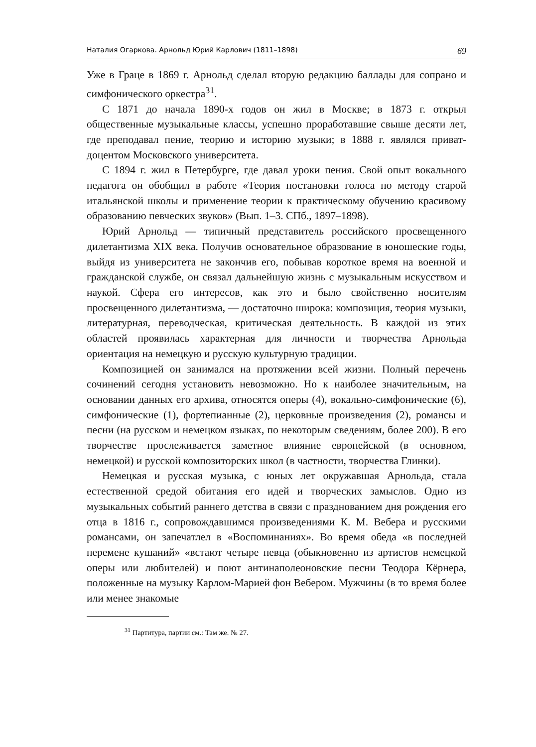Наталия Огаркова. Арнольд Юрий Карлович (1811–1898) 69
Уже в Граце в 1869 г. Арнольд сделал вторую редакцию баллады для сопрано и симфонического оркестра<sup>31</sup>.
С 1871 до начала 1890-х годов он жил в Москве; в 1873 г. открыл общественные музыкальные классы, успешно проработавшие свыше десяти лет, где преподавал пение, теорию и историю музыки; в 1888 г. являлся приват-доцентом Московского университета.
С 1894 г. жил в Петербурге, где давал уроки пения. Свой опыт вокального педагога он обобщил в работе «Теория постановки голоса по методу старой итальянской школы и применение теории к практическому обучению красивому образованию певческих звуков» (Вып. 1–3. СПб., 1897–1898).
Юрий Арнольд — типичный представитель российского просвещенного дилетантизма XIX века. Получив основательное образование в юношеские годы, выйдя из университета не закончив его, побывав короткое время на военной и гражданской службе, он связал дальнейшую жизнь с музыкальным искусством и наукой. Сфера его интересов, как это и было свойственно носителям просвещенного дилетантизма, — достаточно широка: композиция, теория музыки, литературная, переводческая, критическая деятельность. В каждой из этих областей проявилась характерная для личности и творчества Арнольда ориентация на немецкую и русскую культурную традиции.
Композицией он занимался на протяжении всей жизни. Полный перечень сочинений сегодня установить невозможно. Но к наиболее значительным, на основании данных его архива, относятся оперы (4), вокально-симфонические (6), симфонические (1), фортепианные (2), церковные произведения (2), романсы и песни (на русском и немецком языках, по некоторым сведениям, более 200). В его творчестве прослеживается заметное влияние европейской (в основном, немецкой) и русской композиторских школ (в частности, творчества Глинки).
Немецкая и русская музыка, с юных лет окружавшая Арнольда, стала естественной средой обитания его идей и творческих замыслов. Одно из музыкальных событий раннего детства в связи с празднованием дня рождения его отца в 1816 г., сопровождавшимся произведениями К. М. Вебера и русскими романсами, он запечатлел в «Воспоминаниях». Во время обеда «в последней перемене кушаний» «встают четыре певца (обыкновенно из артистов немецкой оперы или любителей) и поют антинаполеоновские песни Теодора Кёрнера, положенные на музыку Карлом-Марией фон Вебером. Мужчины (в то время более или менее знакомые
<sup>31</sup> Партитура, партии см.: Там же. № 27.